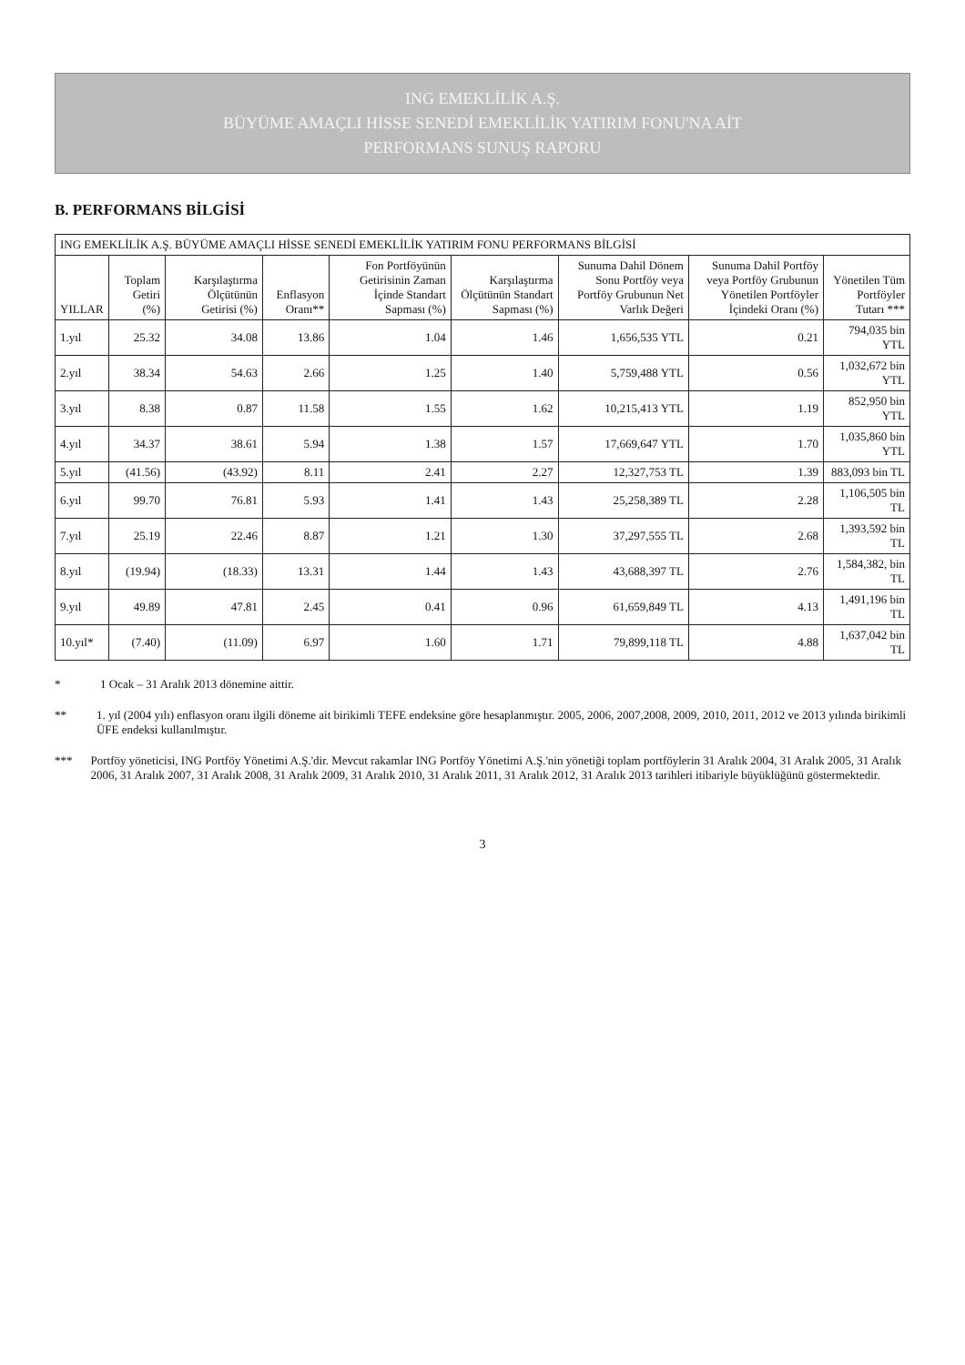ING EMEKLİLİK A.Ş.
BÜYÜME AMAÇLI HİSSE SENEDİ EMEKLİLİK YATIRIM FONU'NA AİT
PERFORMANS SUNUŞ RAPORU
B. PERFORMANS BİLGİSİ
| ING EMEKLİLİK A.Ş. BÜYÜME AMAÇLI HİSSE SENEDİ EMEKLİLİK YATIRIM FONU PERFORMANS BİLGİSİ | | | | | | | | |
| --- | --- | --- | --- | --- | --- | --- | --- | --- |
| YILLAR | Toplam Getiri (%) | Karşılaştırma Ölçütünün Getirisi (%) | Enflasyon Oranı** | Fon Portföyünün Getirisinin Zaman İçinde Standart Sapması (%) | Karşılaştırma Ölçütünün Standart Sapması (%) | Sunuma Dahil Dönem Sonu Portföy veya Portföy Grubunun Net Varlık Değeri | Sunuma Dahil Portföy veya Portföy Grubunun Yönetilen Portföyler İçindeki Oranı (%) | Yönetilen Tüm Portföyler Tutarı *** |
| 1.yıl | 25.32 | 34.08 | 13.86 | 1.04 | 1.46 | 1,656,535 YTL | 0.21 | 794,035 bin YTL |
| 2.yıl | 38.34 | 54.63 | 2.66 | 1.25 | 1.40 | 5,759,488 YTL | 0.56 | 1,032,672 bin YTL |
| 3.yıl | 8.38 | 0.87 | 11.58 | 1.55 | 1.62 | 10,215,413 YTL | 1.19 | 852,950 bin YTL |
| 4.yıl | 34.37 | 38.61 | 5.94 | 1.38 | 1.57 | 17,669,647 YTL | 1.70 | 1,035,860 bin YTL |
| 5.yıl | (41.56) | (43.92) | 8.11 | 2.41 | 2.27 | 12,327,753 TL | 1.39 | 883,093 bin TL |
| 6.yıl | 99.70 | 76.81 | 5.93 | 1.41 | 1.43 | 25,258,389 TL | 2.28 | 1,106,505 bin TL |
| 7.yıl | 25.19 | 22.46 | 8.87 | 1.21 | 1.30 | 37,297,555 TL | 2.68 | 1,393,592 bin TL |
| 8.yıl | (19.94) | (18.33) | 13.31 | 1.44 | 1.43 | 43,688,397 TL | 2.76 | 1,584,382, bin TL |
| 9.yıl | 49.89 | 47.81 | 2.45 | 0.41 | 0.96 | 61,659,849 TL | 4.13 | 1,491,196 bin TL |
| 10.yıl* | (7.40) | (11.09) | 6.97 | 1.60 | 1.71 | 79,899,118 TL | 4.88 | 1,637,042 bin TL |
* 1 Ocak – 31 Aralık 2013 dönemine aittir.
** 1. yıl (2004 yılı) enflasyon oranı ilgili döneme ait birikimli TEFE endeksine göre hesaplanmıştır. 2005, 2006, 2007,2008, 2009, 2010, 2011, 2012 ve 2013 yılında birikimli ÜFE endeksi kullanılmıştır.
*** Portföy yöneticisi, ING Portföy Yönetimi A.Ş.'dir. Mevcut rakamlar ING Portföy Yönetimi A.Ş.'nin yönetiği toplam portföylerin 31 Aralık 2004, 31 Aralık 2005, 31 Aralık 2006, 31 Aralık 2007, 31 Aralık 2008, 31 Aralık 2009, 31 Aralık 2010, 31 Aralık 2011, 31 Aralık 2012, 31 Aralık 2013 tarihleri itibariyle büyüklüğünü göstermektedir.
3